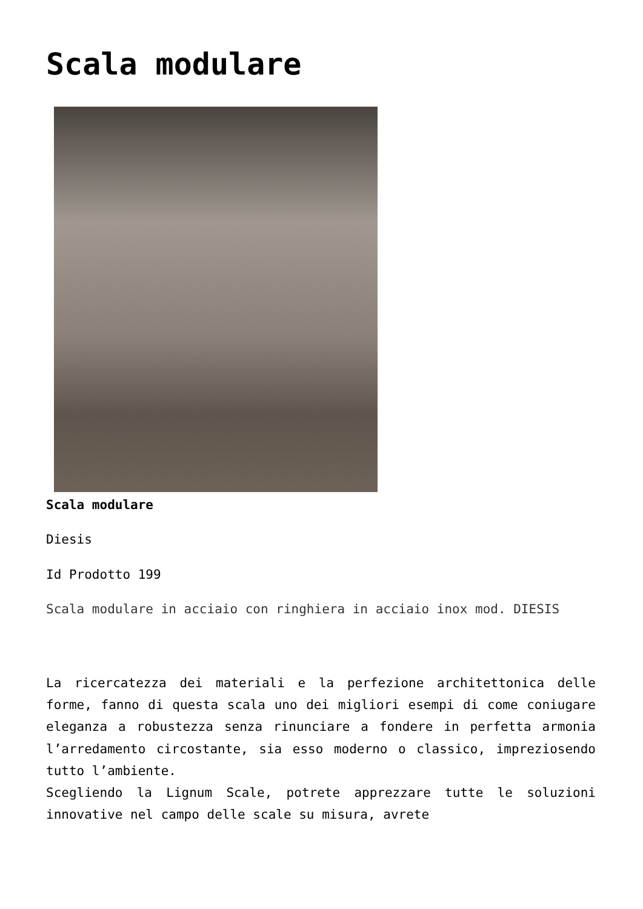Scala modulare
Scala modulare
Diesis
Id Prodotto 199
Scala modulare in acciaio con ringhiera in acciaio inox mod. DIESIS
La ricercatezza dei materiali e la perfezione architettonica delle forme, fanno di questa scala uno dei migliori esempi di come coniugare eleganza a robustezza senza rinunciare a fondere in perfetta armonia l’arredamento circostante, sia esso moderno o classico, impreziosendo tutto l’ambiente.
Scegliendo la Lignum Scale, potrete apprezzare tutte le soluzioni innovative nel campo delle scale su misura, avrete